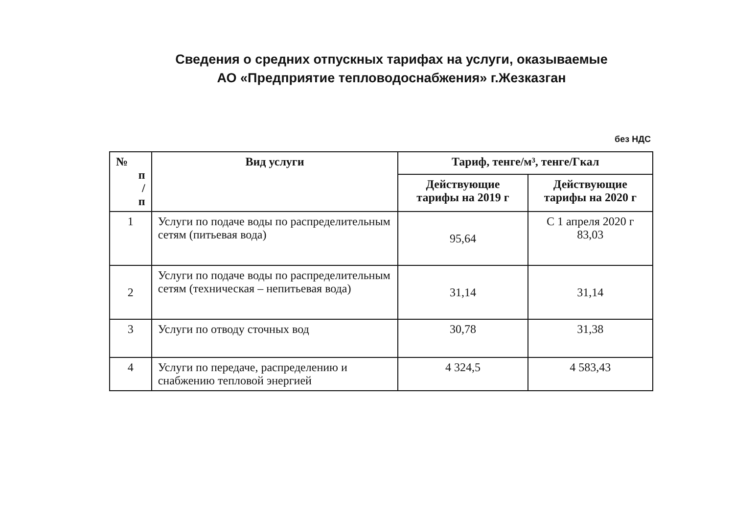Сведения о средних отпускных тарифах на услуги, оказываемые
АО «Предприятие тепловодоснабжения» г.Жезказган
без НДС
| № п / п | Вид услуги | Тариф, тенге/м³, тенге/Гкал | |
| --- | --- | --- | --- |
| | | Действующие тарифы на 2019 г | Действующие тарифы на 2020 г |
| 1 | Услуги по подаче воды по распределительным сетям (питьевая вода) | 95,64 | С 1 апреля 2020 г 83,03 |
| 2 | Услуги по подаче воды по распределительным сетям (техническая – непитьевая вода) | 31,14 | 31,14 |
| 3 | Услуги по отводу сточных вод | 30,78 | 31,38 |
| 4 | Услуги по передаче, распределению и снабжению тепловой энергией | 4 324,5 | 4 583,43 |